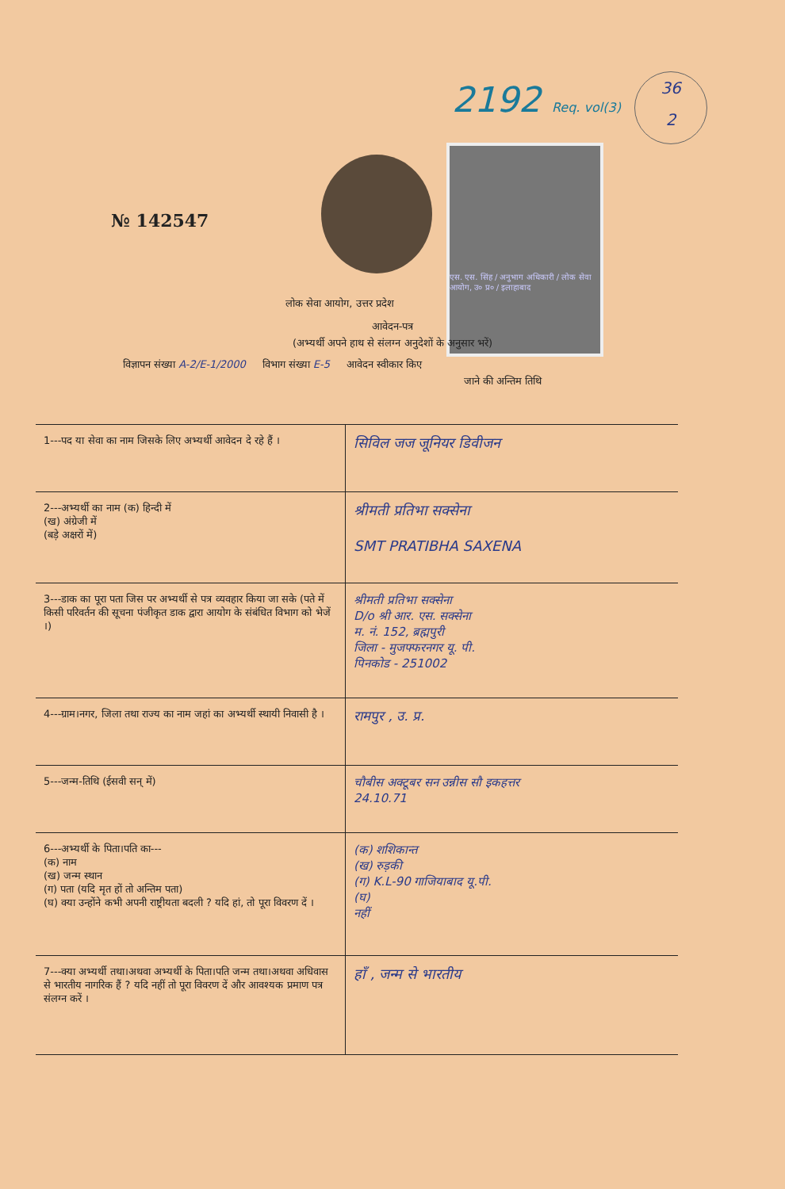2192 Req. vol(3)
36
2
№ 142547
एस. एस. सिंह / अनुभाग अधिकारी / लोक सेवा आयोग, उ० प्र० / इलाहाबाद
लोक सेवा आयोग, उत्तर प्रदेश
आवेदन-पत्र
(अभ्यर्थी अपने हाथ से संलग्न अनुदेशों के अनुसार भरें)
विज्ञापन संख्या A-2/E-1/2000 विभाग संख्या E-5 आवेदन स्वीकार किए
जाने की अन्तिम तिथि
| 1---पद या सेवा का नाम जिसके लिए अभ्यर्थी आवेदन दे रहे हैं । | सिविल जज जूनियर डिवीजन |
| 2---अभ्यर्थी का नाम (क) हिन्दी में (ख) अंग्रेजी में (बड़े अक्षरों में) | श्रीमती प्रतिभा सक्सेना SMT PRATIBHA SAXENA |
| 3---डाक का पूरा पता जिस पर अभ्यर्थी से पत्र व्यवहार किया जा सके (पते में किसी परिवर्तन की सूचना पंजीकृत डाक द्वारा आयोग के संबंधित विभाग को भेजें ।) | श्रीमती प्रतिभा सक्सेना D/o श्री आर. एस. सक्सेना म. नं. 152, ब्रह्मपुरी जिला - मुजफ्फरनगर यू. पी. पिनकोड - 251002 |
| 4---ग्राम।नगर, जिला तथा राज्य का नाम जहां का अभ्यर्थी स्थायी निवासी है । | रामपुर , उ. प्र. |
| 5---जन्म-तिथि (ईसवी सन् में) | चौबीस अक्टूबर सन उन्नीस सौ इकहत्तर 24.10.71 |
| 6---अभ्यर्थी के पिता।पति का--- (क) नाम (ख) जन्म स्थान (ग) पता (यदि मृत हों तो अन्तिम पता) (घ) क्या उन्होंने कभी अपनी राष्ट्रीयता बदली ? यदि हां, तो पूरा विवरण दें । | (क) शशिकान्त (ख) रुड़की (ग) K.L-90 गाजियाबाद यू.पी. (घ) नहीं |
| 7---क्या अभ्यर्थी तथा।अथवा अभ्यर्थी के पिता।पति जन्म तथा।अथवा अधिवास से भारतीय नागरिक हैं ? यदि नहीं तो पूरा विवरण दें और आवश्यक प्रमाण पत्र संलग्न करें । | हाँ , जन्म से भारतीय |